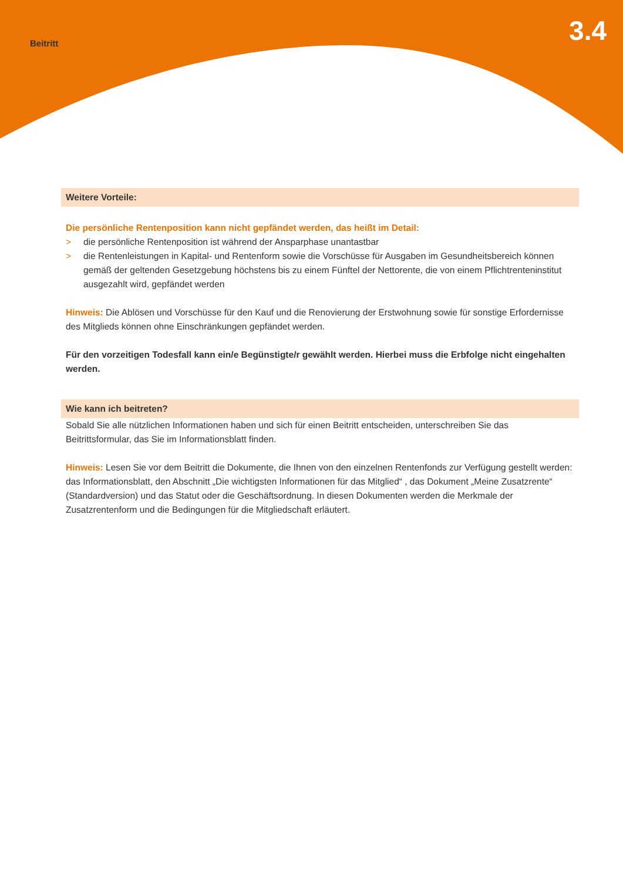Beitritt
3.4
Weitere Vorteile:
Die persönliche Rentenposition kann nicht gepfändet werden, das heißt im Detail:
> die persönliche Rentenposition ist während der Ansparphase unantastbar
> die Rentenleistungen in Kapital- und Rentenform sowie die Vorschüsse für Ausgaben im Gesundheitsbereich können gemäß der geltenden Gesetzgebung höchstens bis zu einem Fünftel der Nettorente, die von einem Pflichtrenteninstitut ausgezahlt wird, gepfändet werden
Hinweis: Die Ablösen und Vorschüsse für den Kauf und die Renovierung der Erstwohnung sowie für sonstige Erfordernisse des Mitglieds können ohne Einschränkungen gepfändet werden.
Für den vorzeitigen Todesfall kann ein/e Begünstigte/r gewählt werden. Hierbei muss die Erbfolge nicht eingehalten werden.
Wie kann ich beitreten?
Sobald Sie alle nützlichen Informationen haben und sich für einen Beitritt entscheiden, unterschreiben Sie das Beitrittsformular, das Sie im Informationsblatt finden.
Hinweis: Lesen Sie vor dem Beitritt die Dokumente, die Ihnen von den einzelnen Rentenfonds zur Verfügung gestellt werden: das Informationsblatt, den Abschnitt „Die wichtigsten Informationen für das Mitglied“ , das Dokument „Meine Zusatzrente“ (Standardversion) und das Statut oder die Geschäftsordnung. In diesen Dokumenten werden die Merkmale der Zusatzrentenform und die Bedingungen für die Mitgliedschaft erläutert.